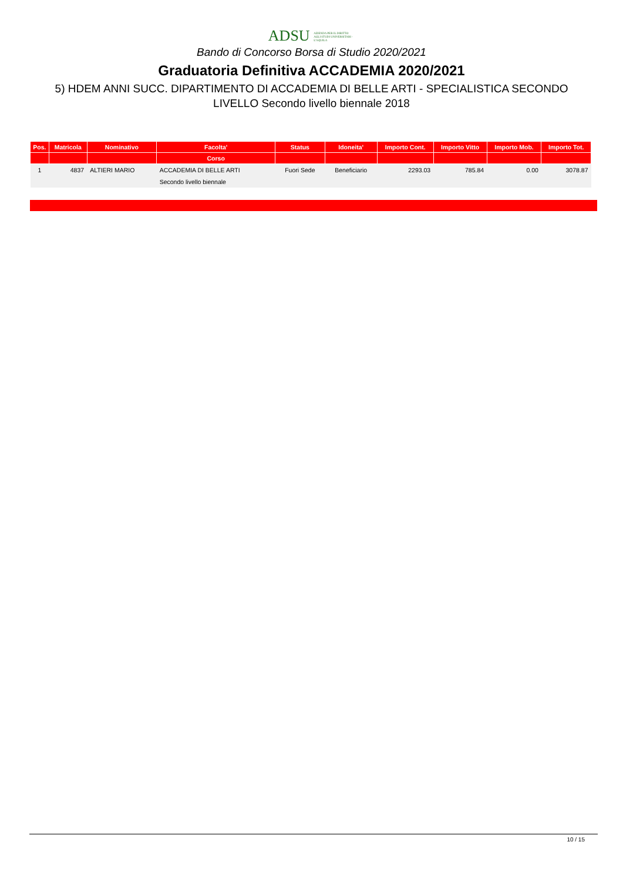ADSU AZIENDA PER IL DIRITTO AGLI STUDI UNIVERSITARI - L'AQUILA
Bando di Concorso Borsa di Studio 2020/2021
Graduatoria Definitiva ACCADEMIA 2020/2021
5) HDEM ANNI SUCC. DIPARTIMENTO DI ACCADEMIA DI BELLE ARTI - SPECIALISTICA SECONDO LIVELLO Secondo livello biennale 2018
| Pos. | Matricola | Nominativo | Facolta' | Status | Idoneita' | Importo Cont. | Importo Vitto | Importo Mob. | Importo Tot. |
| --- | --- | --- | --- | --- | --- | --- | --- | --- | --- |
| | | | Corso | | | | | | |
| 1 | 4837 | ALTIERI MARIO | ACCADEMIA DI BELLE ARTI | Fuori Sede | Beneficiario | 2293.03 | 785.84 | 0.00 | 3078.87 |
| | | | Secondo livello biennale | | | | | | |
10 / 15